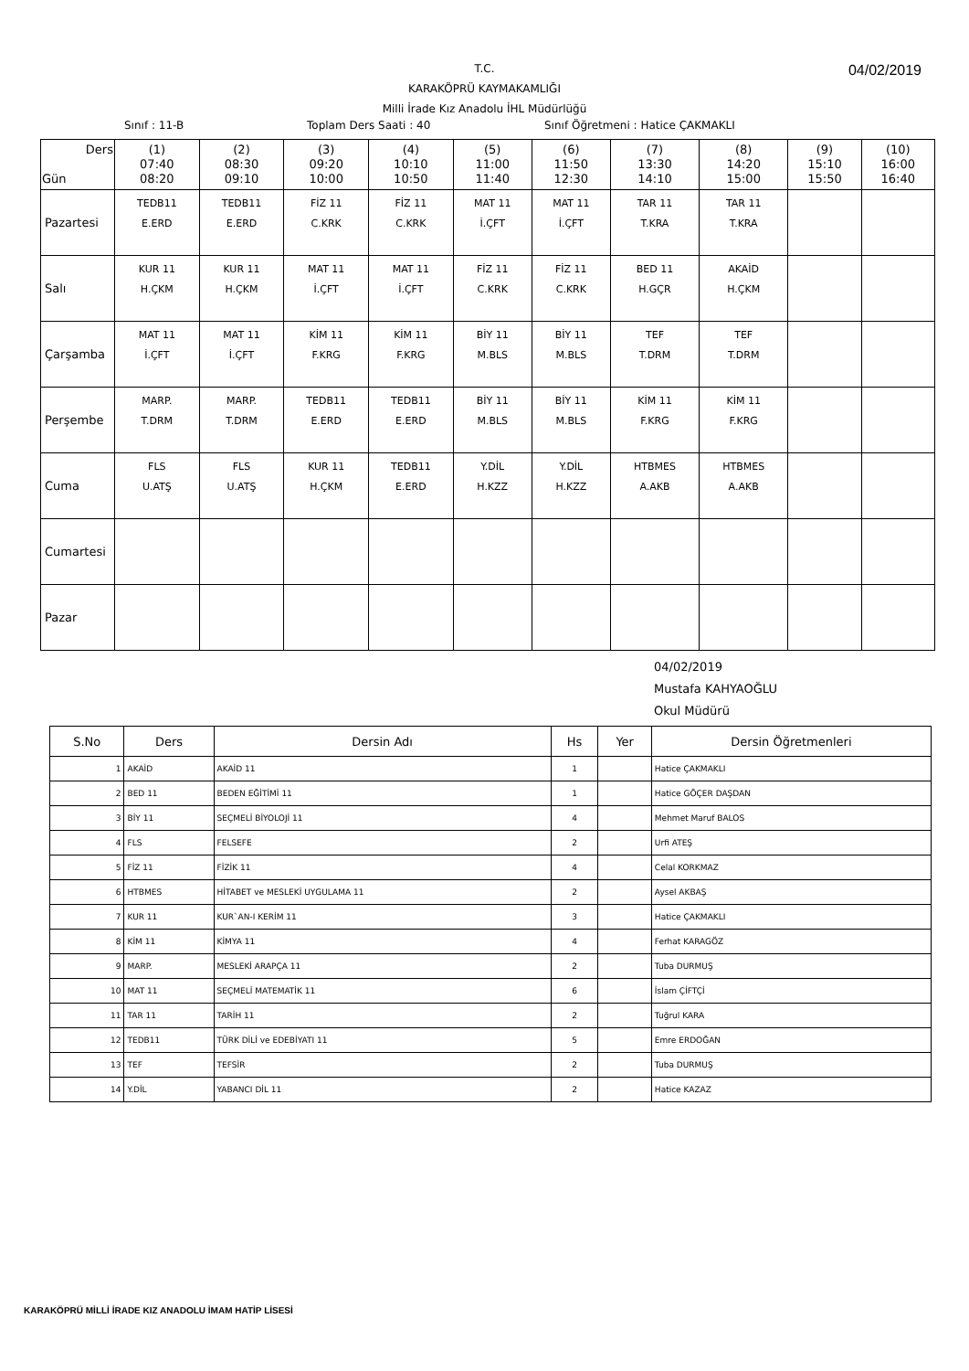04/02/2019
T.C.
KARAKÖPRÜ KAYMAKAMLIĞI
Milli İrade Kız Anadolu İHL Müdürlüğü
Sınıf : 11-B Toplam Ders Saati : 40 Sınıf Öğretmeni : Hatice ÇAKMAKLI
| Ders Gün | (1) 07:40 08:20 | (2) 08:30 09:10 | (3) 09:20 10:00 | (4) 10:10 10:50 | (5) 11:00 11:40 | (6) 11:50 12:30 | (7) 13:30 14:10 | (8) 14:20 15:00 | (9) 15:10 15:50 | (10) 16:00 16:40 |
| --- | --- | --- | --- | --- | --- | --- | --- | --- | --- | --- |
| Pazartesi | TEDB11 E.ERD | TEDB11 E.ERD | FİZ 11 C.KRK | FİZ 11 C.KRK | MAT 11 İ.ÇFT | MAT 11 İ.ÇFT | TAR 11 T.KRA | TAR 11 T.KRA | | |
| Salı | KUR 11 H.ÇKM | KUR 11 H.ÇKM | MAT 11 İ.ÇFT | MAT 11 İ.ÇFT | FİZ 11 C.KRK | FİZ 11 C.KRK | BED 11 H.GÇR | AKAİD H.ÇKM | | |
| Çarşamba | MAT 11 İ.ÇFT | MAT 11 İ.ÇFT | KİM 11 F.KRG | KİM 11 F.KRG | BİY 11 M.BLS | BİY 11 M.BLS | TEF T.DRM | TEF T.DRM | | |
| Perşembe | MARP. T.DRM | MARP. T.DRM | TEDB11 E.ERD | TEDB11 E.ERD | BİY 11 M.BLS | BİY 11 M.BLS | KİM 11 F.KRG | KİM 11 F.KRG | | |
| Cuma | FLS U.ATŞ | FLS U.ATŞ | KUR 11 H.ÇKM | TEDB11 E.ERD | Y.DİL H.KZZ | Y.DİL H.KZZ | HTBMES A.AKB | HTBMES A.AKB | | |
| Cumartesi | | | | | | | | | | |
| Pazar | | | | | | | | | | |
04/02/2019
Mustafa KAHYAOĞLU
Okul Müdürü
| S.No | Ders | Dersin Adı | Hs | Yer | Dersin Öğretmenleri |
| --- | --- | --- | --- | --- | --- |
| 1 | AKAİD | AKAİD 11 | 1 | | Hatice ÇAKMAKLI |
| 2 | BED 11 | BEDEN EĞİTİMİ 11 | 1 | | Hatice GÖÇER DAŞDAN |
| 3 | BİY 11 | SEÇMELİ BİYOLOJİ 11 | 4 | | Mehmet Maruf BALOS |
| 4 | FLS | FELSEFE | 2 | | Urfi ATEŞ |
| 5 | FİZ 11 | FİZİK 11 | 4 | | Celal KORKMAZ |
| 6 | HTBMES | HİTABET ve MESLEKİ UYGULAMA 11 | 2 | | Aysel AKBAŞ |
| 7 | KUR 11 | KUR`AN-I KERİM 11 | 3 | | Hatice ÇAKMAKLI |
| 8 | KİM 11 | KİMYA 11 | 4 | | Ferhat KARAGÖZ |
| 9 | MARP. | MESLEKİ ARAPÇA 11 | 2 | | Tuba DURMUŞ |
| 10 | MAT 11 | SEÇMELİ MATEMATİK 11 | 6 | | İslam ÇİFTÇİ |
| 11 | TAR 11 | TARİH 11 | 2 | | Tuğrul KARA |
| 12 | TEDB11 | TÜRK DİLİ ve EDEBİYATI 11 | 5 | | Emre ERDOĞAN |
| 13 | TEF | TEFSİR | 2 | | Tuba DURMUŞ |
| 14 | Y.DİL | YABANCI DİL 11 | 2 | | Hatice KAZAZ |
KARAKÖPRÜ MİLLİ İRADE KIZ ANADOLU İMAM HATİP LİSESİ